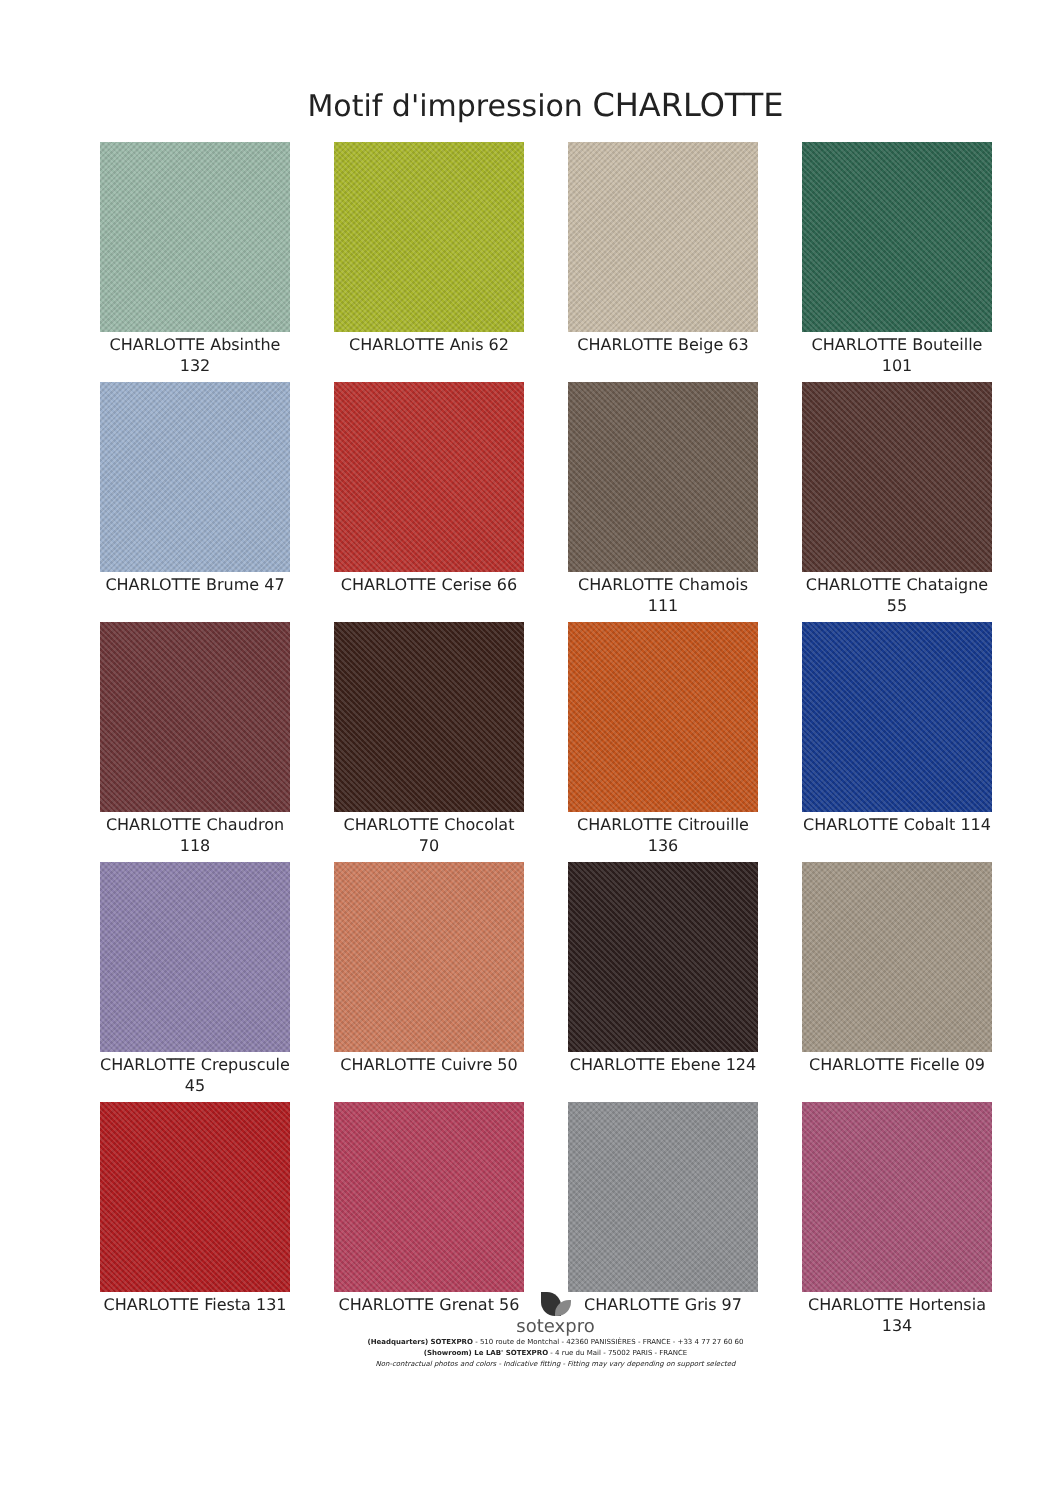Motif d'impression CHARLOTTE
CHARLOTTE Absinthe 132
CHARLOTTE Anis 62
CHARLOTTE Beige 63
CHARLOTTE Bouteille 101
CHARLOTTE Brume 47
CHARLOTTE Cerise 66
CHARLOTTE Chamois 111
CHARLOTTE Chataigne 55
CHARLOTTE Chaudron 118
CHARLOTTE Chocolat 70
CHARLOTTE Citrouille 136
CHARLOTTE Cobalt 114
CHARLOTTE Crepuscule 45
CHARLOTTE Cuivre 50
CHARLOTTE Ebene 124
CHARLOTTE Ficelle 09
CHARLOTTE Fiesta 131
CHARLOTTE Grenat 56
CHARLOTTE Gris 97
CHARLOTTE Hortensia 134
sotexpro
(Headquarters) SOTEXPRO - 510 route de Montchal - 42360 PANISSIÈRES - FRANCE - +33 4 77 27 60 60
(Showroom) Le LAB' SOTEXPRO - 4 rue du Mail - 75002 PARIS - FRANCE
Non-contractual photos and colors - Indicative fitting - Fitting may vary depending on support selected